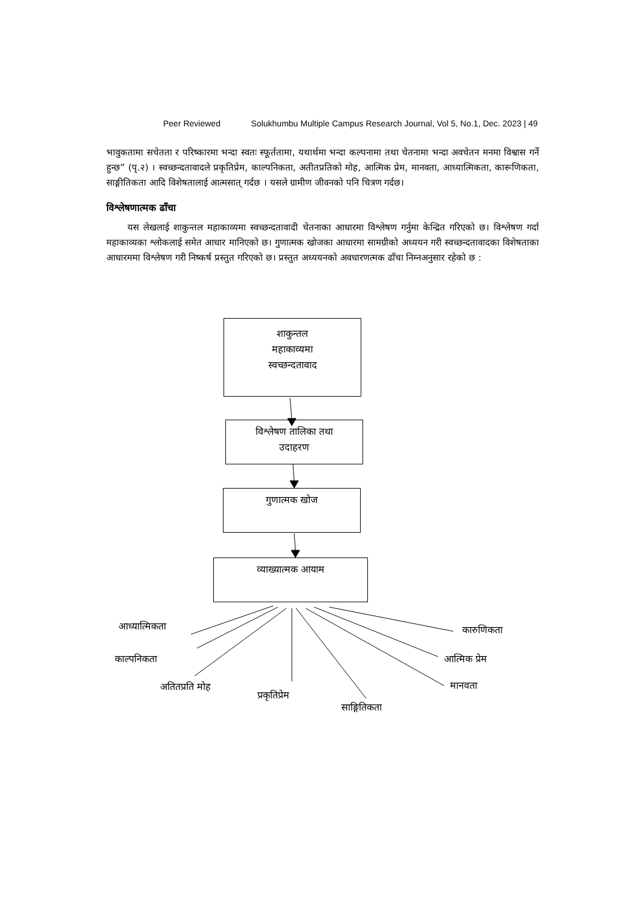Peer Reviewed Solukhumbu Multiple Campus Research Journal, Vol 5, No.1, Dec. 2023 | 49
भावुकतामा सचेतता र परिष्कारमा भन्दा स्वतः स्फूर्ततामा, यथार्थमा भन्दा कल्पनामा तथा चेतनामा भन्दा अवचेतन मनमा विश्वास गर्ने हुन्छ” (पृ.२) । स्वच्छन्दतावादले प्रकृतिप्रेम, काल्पनिकता, अतीतप्रतिको मोह, आत्मिक प्रेम, मानवता, आध्यात्मिकता, कारूणिकता, साङ्गीतिकता आदि विशेषतालाई आत्मसात् गर्दछ । यसले ग्रामीण जीवनको पनि चित्रण गर्दछ।
विश्लेषणात्मक ढाँचा
यस लेखलाई शाकुन्तल महाकाव्यमा स्वच्छन्दतावादी चेतनाका आधारमा विश्लेषण गर्नुमा केन्द्रित गरिएको छ। विश्लेषण गर्दा महाकाव्यका श्लोकलाई समेत आधार मानिएको छ। गुणात्मक खोजका आधारमा सामग्रीको अध्ययन गरी स्वच्छन्दतावादका विशेषताका आधारममा विश्लेषण गरी निष्कर्ष प्रस्तुत गरिएको छ। प्रस्तुत अध्ययनको अवधारणत्मक ढाँचा निम्नअनुसार रहेको छ :
शाकुन्तल
महाकाव्यमा
स्वच्छन्दतावाद
विश्लेषण तालिका तथा
उदाहरण
गुणात्मक खोज
व्याख्यात्मक आयाम
आध्यात्मिकता
काल्पनिकता
अतितप्रति मोह
प्रकृतिप्रेम
साङ्गितिकता
कारुणिकता
आत्मिक प्रेम
मानवता